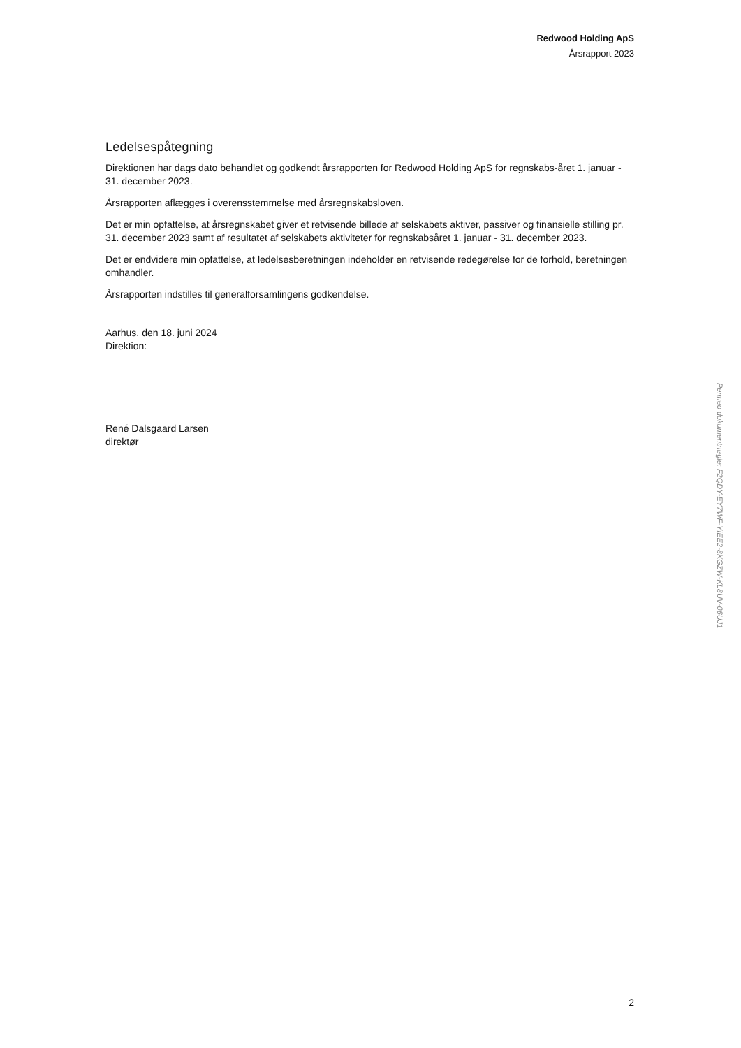Redwood Holding ApS
Årsrapport 2023
Ledelsespåtegning
Direktionen har dags dato behandlet og godkendt årsrapporten for Redwood Holding ApS for regnskabs-året 1. januar - 31. december 2023.
Årsrapporten aflægges i overensstemmelse med årsregnskabsloven.
Det er min opfattelse, at årsregnskabet giver et retvisende billede af selskabets aktiver, passiver og finansielle stilling pr. 31. december 2023 samt af resultatet af selskabets aktiviteter for regnskabsåret 1. januar - 31. december 2023.
Det er endvidere min opfattelse, at ledelsesberetningen indeholder en retvisende redegørelse for de forhold, beretningen omhandler.
Årsrapporten indstilles til generalforsamlingens godkendelse.
Aarhus, den 18. juni 2024
Direktion:
René Dalsgaard Larsen
direktør
2
Penneo dokumentnøgle: F2QDY-EY7WF-YIEE2-8KGZW-KL8UV-06UJ1